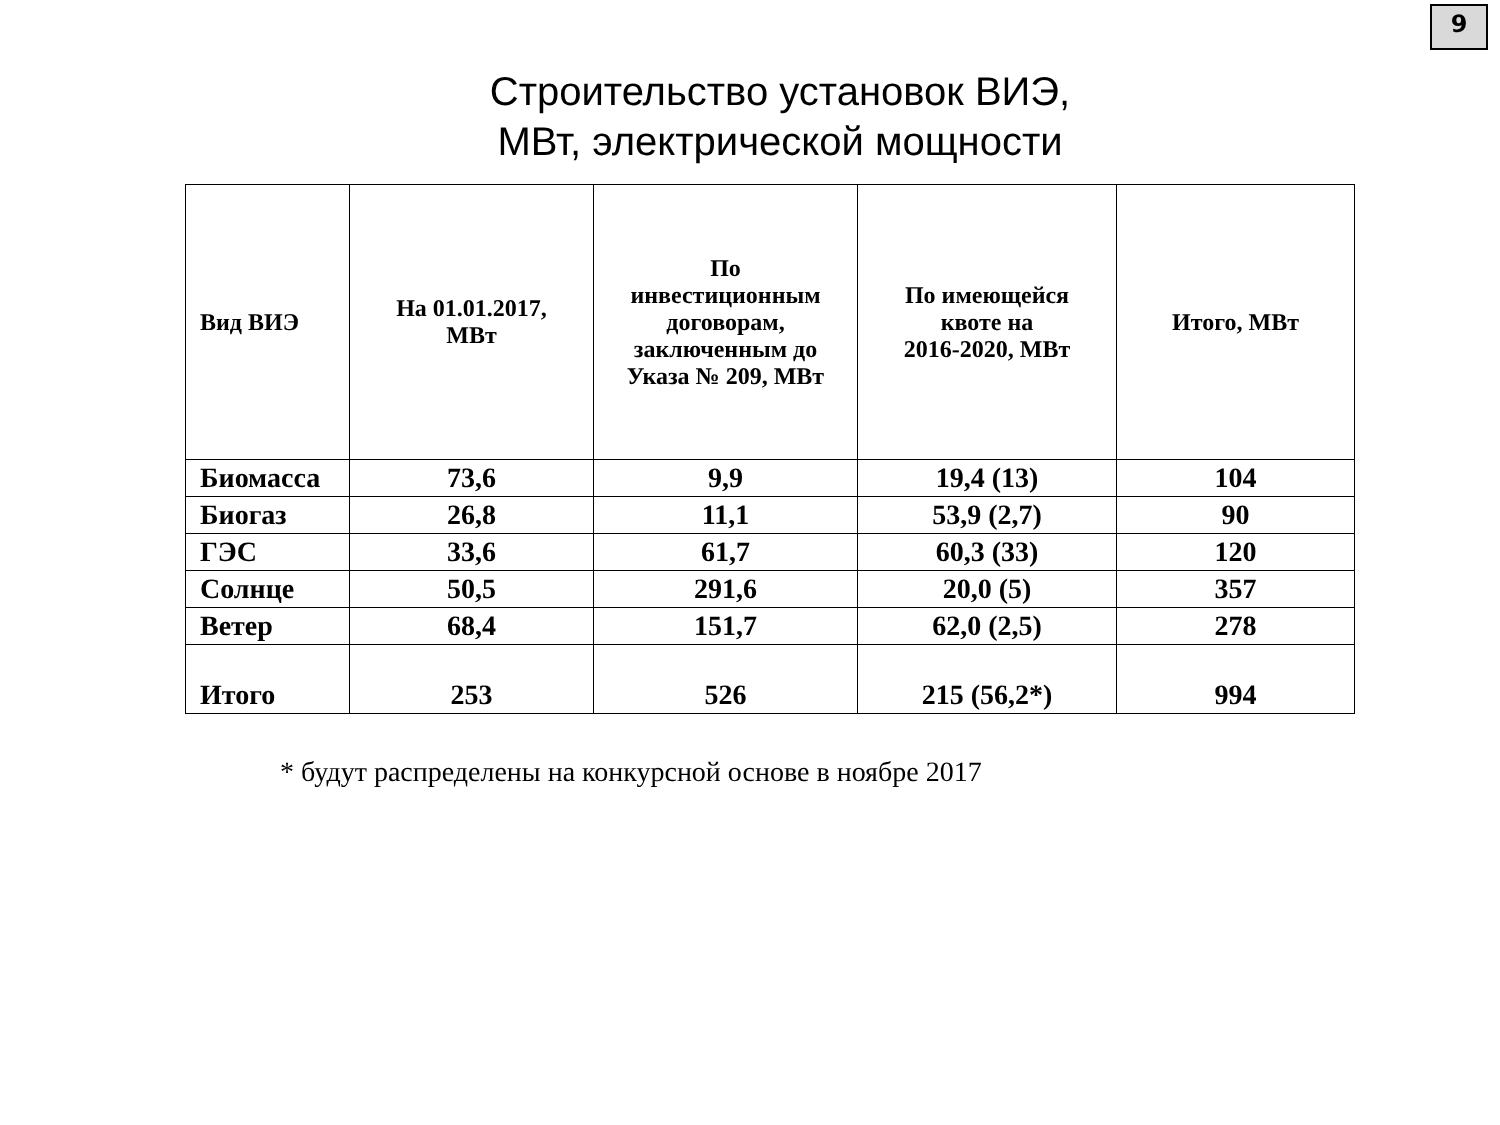9
Строительство установок ВИЭ,
МВт, электрической мощности
| Вид ВИЭ | На 01.01.2017, МВт | По инвестиционным договорам, заключенным до Указа № 209, МВт | По имеющейся квоте на 2016-2020, МВт | Итого, МВт |
| --- | --- | --- | --- | --- |
| Биомасса | 73,6 | 9,9 | 19,4 (13) | 104 |
| Биогаз | 26,8 | 11,1 | 53,9 (2,7) | 90 |
| ГЭС | 33,6 | 61,7 | 60,3 (33) | 120 |
| Солнце | 50,5 | 291,6 | 20,0 (5) | 357 |
| Ветер | 68,4 | 151,7 | 62,0 (2,5) | 278 |
| Итого | 253 | 526 | 215 (56,2*) | 994 |
* будут распределены на конкурсной основе в ноябре 2017